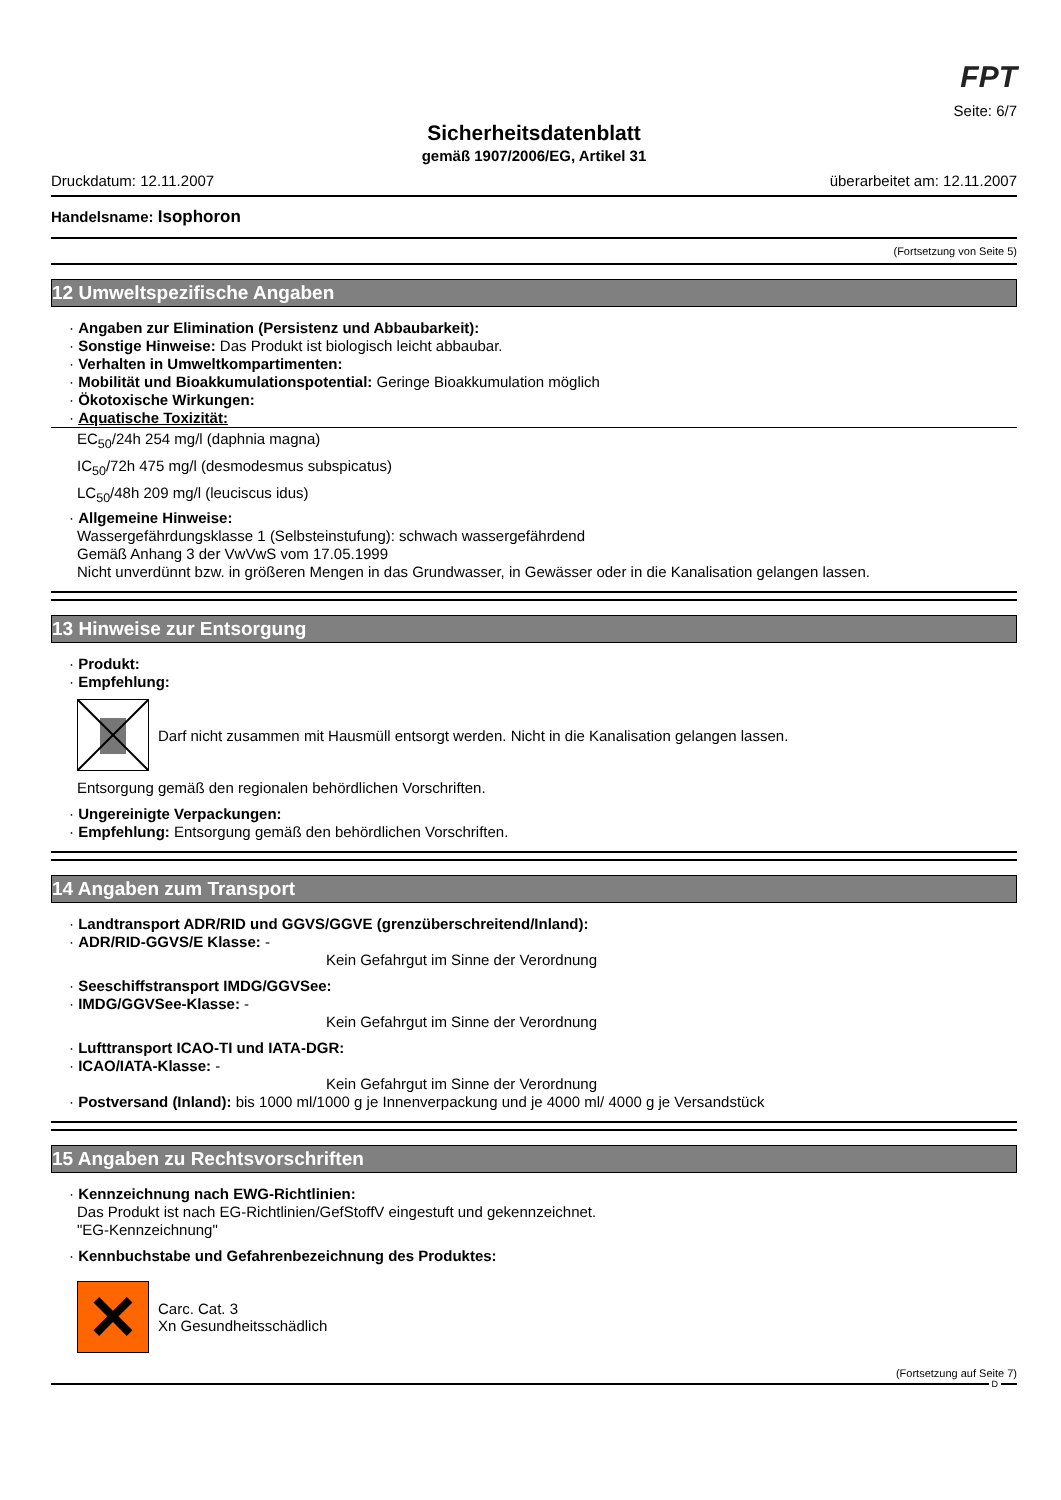FPT
Seite: 6/7
Sicherheitsdatenblatt
gemäß 1907/2006/EG, Artikel 31
Druckdatum: 12.11.2007 überarbeitet am: 12.11.2007
Handelsname: Isophoron
(Fortsetzung von Seite 5)
12 Umweltspezifische Angaben
· Angaben zur Elimination (Persistenz und Abbaubarkeit):
· Sonstige Hinweise: Das Produkt ist biologisch leicht abbaubar.
· Verhalten in Umweltkompartimenten:
· Mobilität und Bioakkumulationspotential: Geringe Bioakkumulation möglich
· Ökotoxische Wirkungen:
· Aquatische Toxizität:
EC<sub>50</sub>/24h 254 mg/l (daphnia magna)
IC<sub>50</sub>/72h 475 mg/l (desmodesmus subspicatus)
LC<sub>50</sub>/48h 209 mg/l (leuciscus idus)
· Allgemeine Hinweise:
Wassergefährdungsklasse 1 (Selbsteinstufung): schwach wassergefährdend
Gemäß Anhang 3 der VwVwS vom 17.05.1999
Nicht unverdünnt bzw. in größeren Mengen in das Grundwasser, in Gewässer oder in die Kanalisation gelangen lassen.
13 Hinweise zur Entsorgung
· Produkt:
· Empfehlung:
Darf nicht zusammen mit Hausmüll entsorgt werden. Nicht in die Kanalisation gelangen lassen.
Entsorgung gemäß den regionalen behördlichen Vorschriften.
· Ungereinigte Verpackungen:
· Empfehlung: Entsorgung gemäß den behördlichen Vorschriften.
14 Angaben zum Transport
· Landtransport ADR/RID und GGVS/GGVE (grenzüberschreitend/Inland):
· ADR/RID-GGVS/E Klasse: -
Kein Gefahrgut im Sinne der Verordnung
· Seeschiffstransport IMDG/GGVSee:
· IMDG/GGVSee-Klasse: -
Kein Gefahrgut im Sinne der Verordnung
· Lufttransport ICAO-TI und IATA-DGR:
· ICAO/IATA-Klasse: -
Kein Gefahrgut im Sinne der Verordnung
· Postversand (Inland): bis 1000 ml/1000 g je Innenverpackung und je 4000 ml/ 4000 g je Versandstück
15 Angaben zu Rechtsvorschriften
· Kennzeichnung nach EWG-Richtlinien:
Das Produkt ist nach EG-Richtlinien/GefStoffV eingestuft und gekennzeichnet.
"EG-Kennzeichnung"
· Kennbuchstabe und Gefahrenbezeichnung des Produktes:
✕
Carc. Cat. 3
Xn Gesundheitsschädlich
(Fortsetzung auf Seite 7)
D